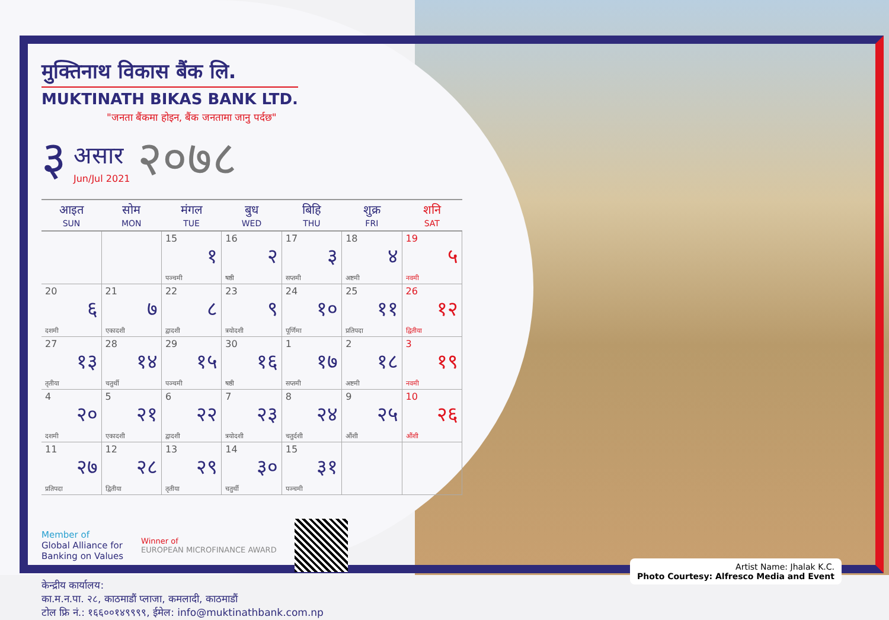मुक्तिनाथ विकास बैंक लि.
MUKTINATH BIKAS BANK LTD.
"जनता बैंकमा होइन, बैंक जनतामा जानु पर्दछ"
३ असार
Jun/Jul 2021 २०७८
| आइत SUN | सोम MON | मंगल TUE | बुध WED | बिहि THU | शुक्र FRI | शनि SAT |
| --- | --- | --- | --- | --- | --- | --- |
| | | 15 १ पञ्चमी | 16 २ षष्ठी | 17 ३ सप्तमी | 18 ४ अष्टमी | 19 ५ नवमी |
| 20 ६ दशमी | 21 ७ एकादशी | 22 ८ द्वादशी | 23 ९ त्रयोदशी | 24 १० पूर्णिमा | 25 ११ प्रतिपदा | 26 १२ द्वितीया |
| 27 १३ तृतीया | 28 १४ चतुर्थी | 29 १५ पञ्चमी | 30 १६ षष्ठी | 1 १७ सप्तमी | 2 १८ अष्टमी | 3 १९ नवमी |
| 4 २० दशमी | 5 २१ एकादशी | 6 २२ द्वादशी | 7 २३ त्रयोदशी | 8 २४ चतुर्दशी | 9 २५ औंशी | 10 २६ औंशी |
| 11 २७ प्रतिपदा | 12 २८ द्वितीया | 13 २९ तृतीया | 14 ३० चतुर्थी | 15 ३१ पञ्चमी | | |
Member of
Global Alliance for
Banking on Values
Winner of
EUROPEAN MICROFINANCE AWARD
केन्द्रीय कार्यालय:
का.म.न.पा. २८, काठमाडौं प्लाजा, कमलादी, काठमाडौं
टोल फ्रि नं.: १६६००१४९९९९, ईमेल: info@muktinathbank.com.np
Artist Name: Jhalak K.C.
Photo Courtesy: Alfresco Media and Event